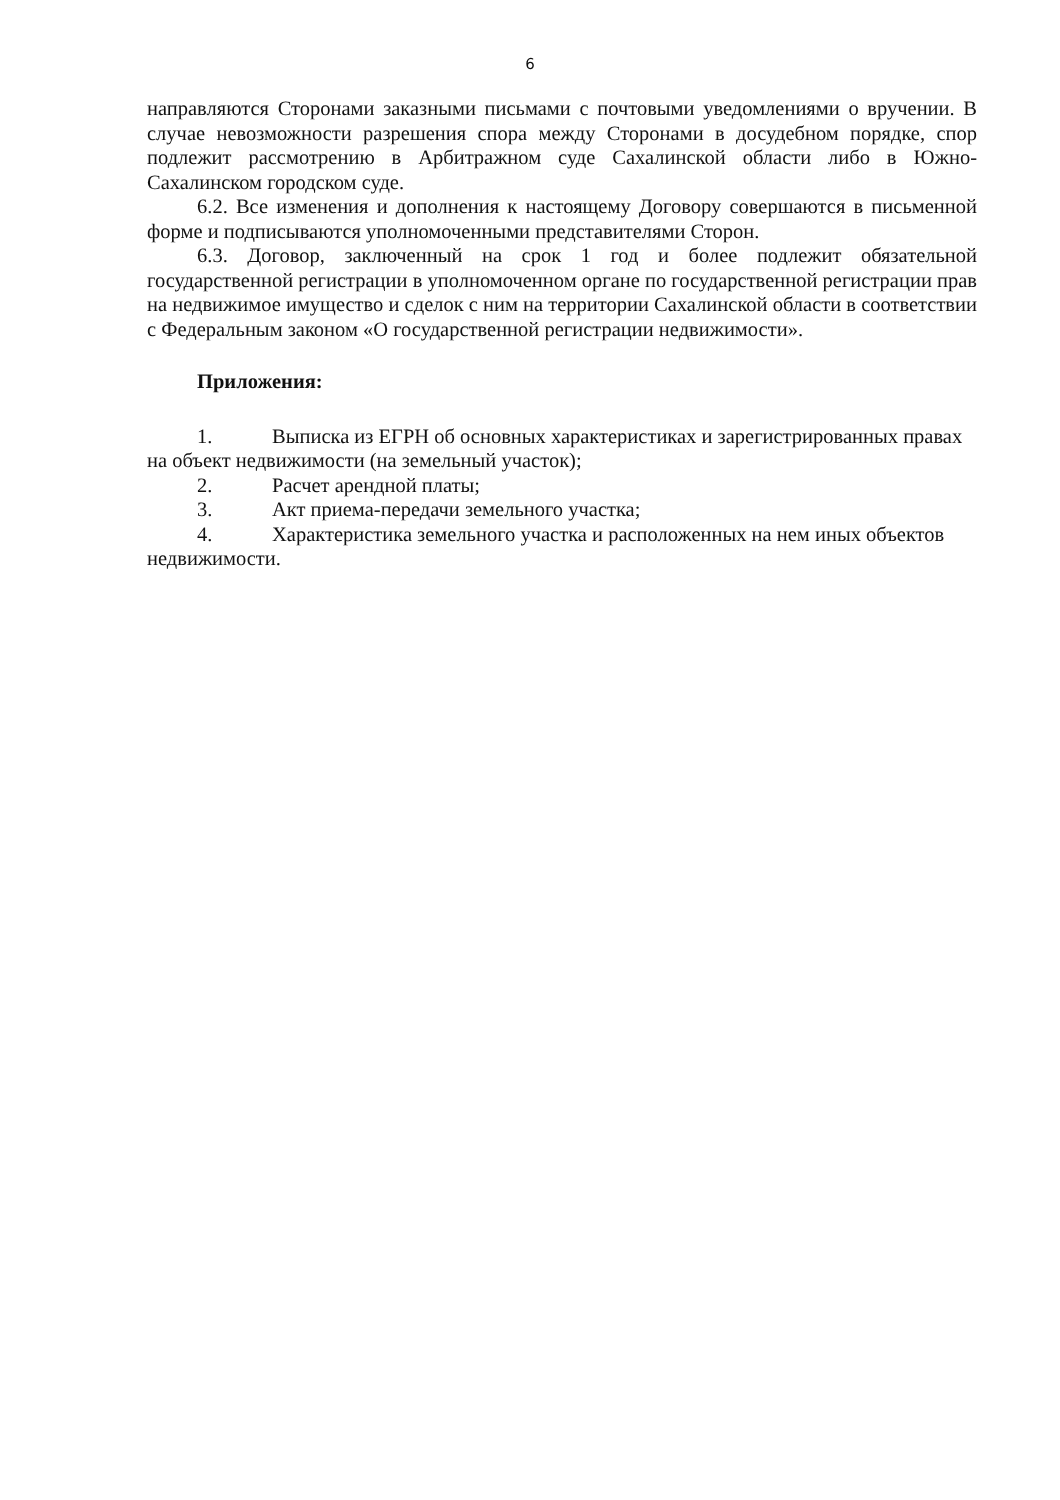6
направляются Сторонами заказными письмами с почтовыми уведомлениями о вручении. В случае невозможности разрешения спора между Сторонами в досудебном порядке, спор подлежит рассмотрению в Арбитражном суде Сахалинской области либо в Южно-Сахалинском городском суде.
6.2. Все изменения и дополнения к настоящему Договору совершаются в письменной форме и подписываются уполномоченными представителями Сторон.
6.3. Договор, заключенный на срок 1 год и более подлежит обязательной государственной регистрации в уполномоченном органе по государственной регистрации прав на недвижимое имущество и сделок с ним на территории Сахалинской области в соответствии с Федеральным законом «О государственной регистрации недвижимости».
Приложения:
1. Выписка из ЕГРН об основных характеристиках и зарегистрированных правах на объект недвижимости (на земельный участок);
2. Расчет арендной платы;
3. Акт приема-передачи земельного участка;
4. Характеристика земельного участка и расположенных на нем иных объектов недвижимости.